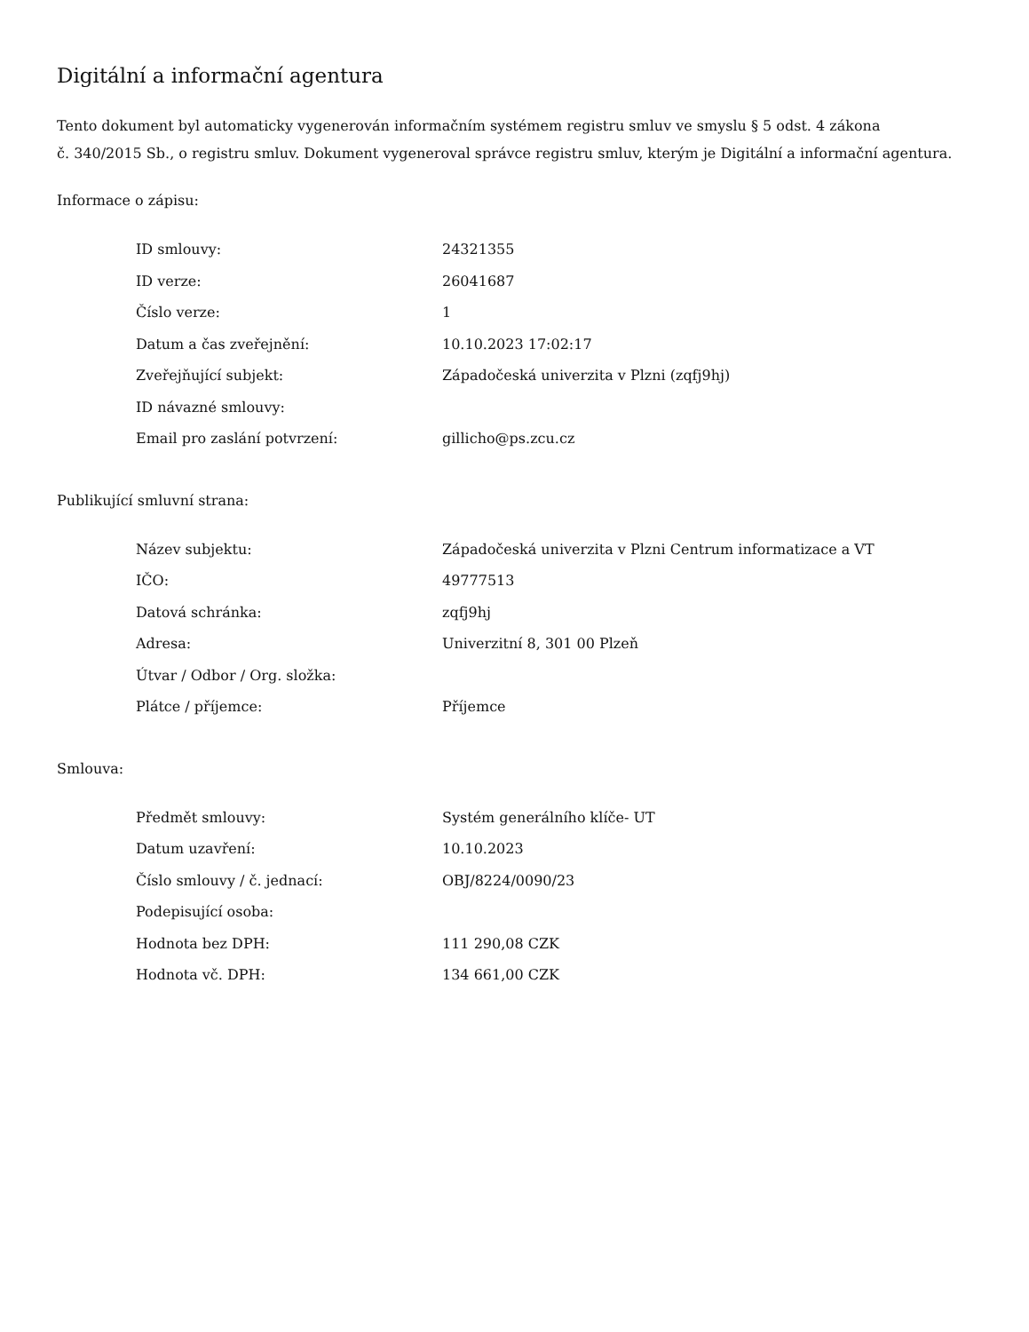Digitální a informační agentura
Tento dokument byl automaticky vygenerován informačním systémem registru smluv ve smyslu § 5 odst. 4 zákona
č. 340/2015 Sb., o registru smluv. Dokument vygeneroval správce registru smluv, kterým je Digitální a informační agentura.
Informace o zápisu:
| ID smlouvy: | 24321355 |
| ID verze: | 26041687 |
| Číslo verze: | 1 |
| Datum a čas zveřejnění: | 10.10.2023 17:02:17 |
| Zveřejňující subjekt: | Západočeská univerzita v Plzni (zqfj9hj) |
| ID návazné smlouvy: | |
| Email pro zaslání potvrzení: | gillicho@ps.zcu.cz |
Publikující smluvní strana:
| Název subjektu: | Západočeská univerzita v Plzni Centrum informatizace a VT |
| IČO: | 49777513 |
| Datová schránka: | zqfj9hj |
| Adresa: | Univerzitní 8, 301 00 Plzeň |
| Útvar / Odbor / Org. složka: | |
| Plátce / příjemce: | Příjemce |
Smlouva:
| Předmět smlouvy: | Systém generálního klíče- UT |
| Datum uzavření: | 10.10.2023 |
| Číslo smlouvy / č. jednací: | OBJ/8224/0090/23 |
| Podepisující osoba: | |
| Hodnota bez DPH: | 111 290,08 CZK |
| Hodnota vč. DPH: | 134 661,00 CZK |